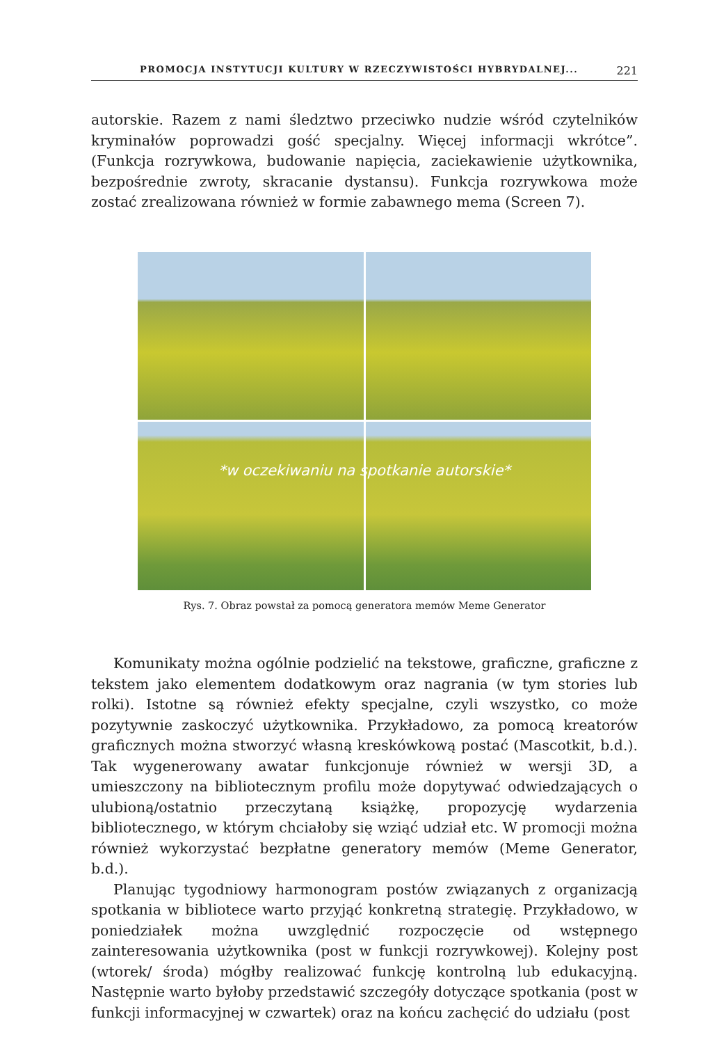PROMOCJA INSTYTUCJI KULTURY W RZECZYWISTOŚCI HYBRYDALNEJ... 221
autorskie. Razem z nami śledztwo przeciwko nudzie wśród czytelników kryminałów poprowadzi gość specjalny. Więcej informacji wkrótce”. (Funkcja rozrywkowa, budowanie napięcia, zaciekawienie użytkownika, bezpośrednie zwroty, skracanie dystansu). Funkcja rozrywkowa może zostać zrealizowana również w formie zabawnego mema (Screen 7).
*w oczekiwaniu na spotkanie autorskie*
Rys. 7. Obraz powstał za pomocą generatora memów Meme Generator
Komunikaty można ogólnie podzielić na tekstowe, graficzne, graficzne z tekstem jako elementem dodatkowym oraz nagrania (w tym stories lub rolki). Istotne są również efekty specjalne, czyli wszystko, co może pozytywnie zaskoczyć użytkownika. Przykładowo, za pomocą kreatorów graficznych można stworzyć własną kreskówkową postać (Mascotkit, b.d.). Tak wygenerowany awatar funkcjonuje również w wersji 3D, a umieszczony na bibliotecznym profilu może dopytywać odwiedzających o ulubioną/ostatnio przeczytaną książkę, propozycję wydarzenia bibliotecznego, w którym chciałoby się wziąć udział etc. W promocji można również wykorzystać bezpłatne generatory memów (Meme Generator, b.d.).
Planując tygodniowy harmonogram postów związanych z organizacją spotkania w bibliotece warto przyjąć konkretną strategię. Przykładowo, w poniedziałek można uwzględnić rozpoczęcie od wstępnego zainteresowania użytkownika (post w funkcji rozrywkowej). Kolejny post (wtorek/ środa) mógłby realizować funkcję kontrolną lub edukacyjną. Następnie warto byłoby przedstawić szczegóły dotyczące spotkania (post w funkcji informacyjnej w czwartek) oraz na końcu zachęcić do udziału (post